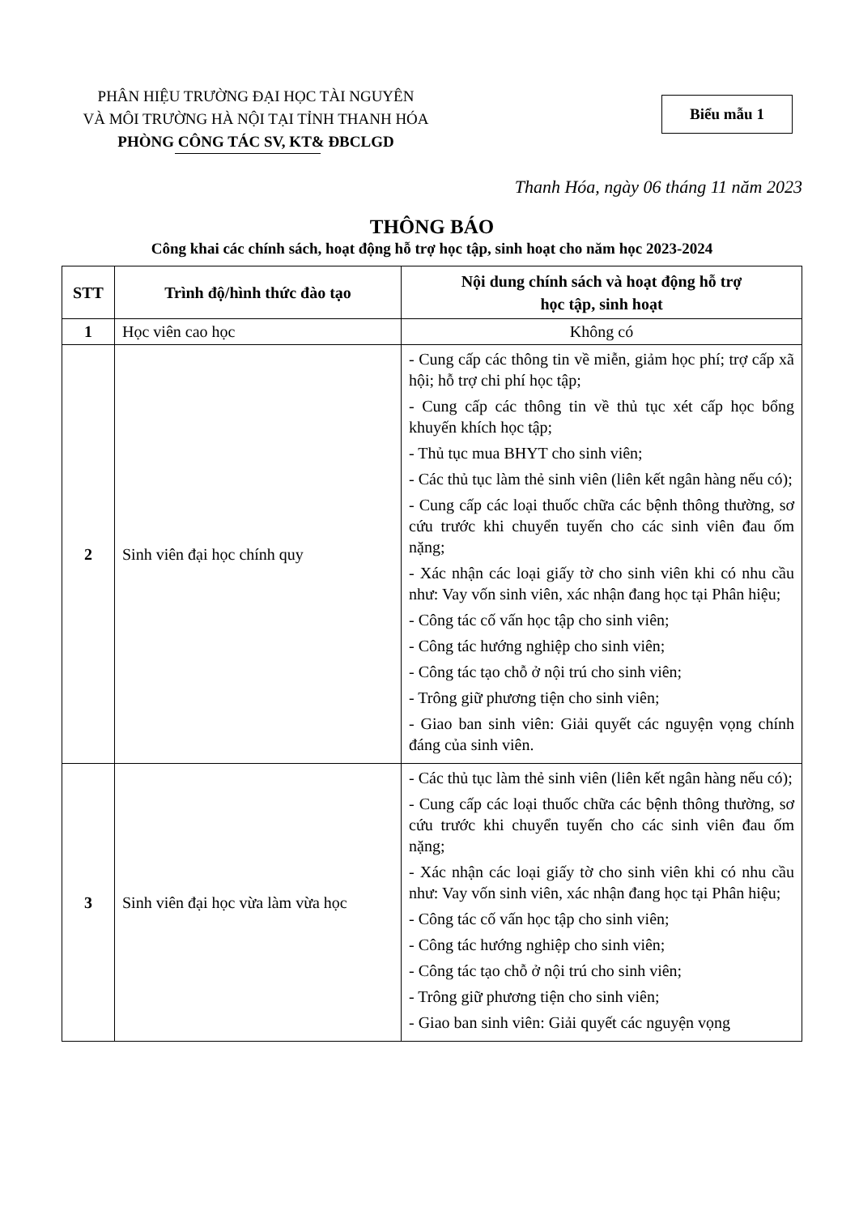PHÂN HIỆU TRƯỜNG ĐẠI HỌC TÀI NGUYÊN
VÀ MÔI TRƯỜNG HÀ NỘI TẠI TỈNH THANH HÓA
PHÒNG CÔNG TÁC SV, KT& ĐBCLGD
Biểu mẫu 1
Thanh Hóa, ngày 06 tháng 11 năm 2023
THÔNG BÁO
Công khai các chính sách, hoạt động hỗ trợ học tập, sinh hoạt cho năm học 2023-2024
| STT | Trình độ/hình thức đào tạo | Nội dung chính sách và hoạt động hỗ trợ học tập, sinh hoạt |
| --- | --- | --- |
| 1 | Học viên cao học | Không có |
| 2 | Sinh viên đại học chính quy | - Cung cấp các thông tin về miễn, giảm học phí; trợ cấp xã hội; hỗ trợ chi phí học tập; - Cung cấp các thông tin về thủ tục xét cấp học bổng khuyến khích học tập; - Thủ tục mua BHYT cho sinh viên; - Các thủ tục làm thẻ sinh viên (liên kết ngân hàng nếu có); - Cung cấp các loại thuốc chữa các bệnh thông thường, sơ cứu trước khi chuyển tuyến cho các sinh viên đau ốm nặng; - Xác nhận các loại giấy tờ cho sinh viên khi có nhu cầu như: Vay vốn sinh viên, xác nhận đang học tại Phân hiệu; - Công tác cố vấn học tập cho sinh viên; - Công tác hướng nghiệp cho sinh viên; - Công tác tạo chỗ ở nội trú cho sinh viên; - Trông giữ phương tiện cho sinh viên; - Giao ban sinh viên: Giải quyết các nguyện vọng chính đáng của sinh viên. |
| 3 | Sinh viên đại học vừa làm vừa học | - Các thủ tục làm thẻ sinh viên (liên kết ngân hàng nếu có); - Cung cấp các loại thuốc chữa các bệnh thông thường, sơ cứu trước khi chuyển tuyến cho các sinh viên đau ốm nặng; - Xác nhận các loại giấy tờ cho sinh viên khi có nhu cầu như: Vay vốn sinh viên, xác nhận đang học tại Phân hiệu; - Công tác cố vấn học tập cho sinh viên; - Công tác hướng nghiệp cho sinh viên; - Công tác tạo chỗ ở nội trú cho sinh viên; - Trông giữ phương tiện cho sinh viên; - Giao ban sinh viên: Giải quyết các nguyện vọng |